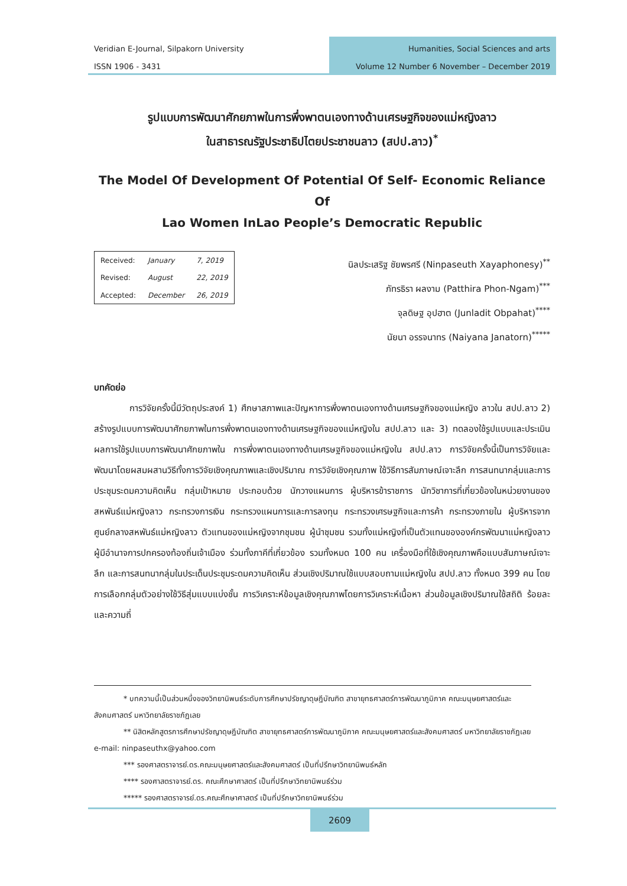Veridian E-Journal, Silpakorn University
ISSN 1906 - 3431
Humanities, Social Sciences and arts
Volume 12 Number 6 November – December 2019
รูปแบบการพัฒนาศักยภาพในการพึ่งพาตนเองทางด้านเศรษฐกิจของแม่หญิงลาว
ในสาธารณรัฐประชาธิปไตยประชาชนลาว (สปป.ลาว)<sup>*</sup>
The Model Of Development Of Potential Of Self- Economic Reliance Of
Lao Women InLao People’s Democratic Republic
| Received: | January | 7, 2019 |
| Revised: | August | 22, 2019 |
| Accepted: | December | 26, 2019 |
นิลประเสริฐ ชัยพรศรี (Ninpaseuth Xayaphonesy)<sup>**</sup>
ภัทรธิรา ผลงาม (Patthira Phon-Ngam)<sup>***</sup>
จุลดิษฐ อุปฮาต (Junladit Obpahat)<sup>****</sup>
นัยนา อรรจนาทร (Naiyana Janatorn)<sup>*****</sup>
บทคัดย่อ
    การวิจัยครั้งนี้มีวัตถุประสงค์ 1) ศึกษาสภาพและปัญหาการพึ่งพาตนเองทางด้านเศรษฐกิจของแม่หญิง ลาวใน สปป.ลาว 2) สร้างรูปแบบการพัฒนาศักยภาพในการพึ่งพาตนเองทางด้านเศรษฐกิจของแม่หญิงใน สปป.ลาว และ 3) ทดลองใช้รูปแบบและประเมินผลการใช้รูปแบบการพัฒนาศักยภาพใน การพึ่งพาตนเองทางด้านเศรษฐกิจของแม่หญิงใน สปป.ลาว การวิจัยครั้งนี้เป็นการวิจัยและพัฒนาโดยผสมผสานวิธีทั้งการวิจัยเชิงคุณภาพและเชิงปริมาณ การวิจัยเชิงคุณภาพ ใช้วิธีการสัมภาษณ์เจาะลึก การสนทนากลุ่มและการประชุมระดมความคิดเห็น กลุ่มเป้าหมาย ประกอบด้วย นักวางแผนการ ผู้บริหารข้าราชการ นักวิชาการที่เกี่ยวข้องในหน่วยงานของสหพันธ์แม่หญิงลาว กระทรวงการเงิน กระทรวงแผนการและการลงทุน กระทรวงเศรษฐกิจและการค้า กระทรวงภายใน ผู้บริหารจากศูนย์กลางสหพันธ์แม่หญิงลาว ตัวแทนของแม่หญิงจากชุมชน ผู้นำชุมชน รวมทั้งแม่หญิงที่เป็นตัวแทนขององค์กรพัฒนาแม่หญิงลาว ผู้มีอำนาจการปกครองท้องถิ่นเจ้าเมือง ร่วมทั้งภาคีที่เกี่ยวข้อง รวมทั้งหมด 100 คน เครื่องมือที่ใช้เชิงคุณภาพคือแบบสัมภาษณ์เจาะลึก และการสนทนากลุ่มในประเด็นประชุมระดมความคิดเห็น ส่วนเชิงปริมาณใช้แบบสอบถามแม่หญิงใน สปป.ลาว ทั้งหมด 399 คน โดยการเลือกกลุ่มตัวอย่างใช้วิธีสุ่มแบบแบ่งชั้น การวิเคราะห์ข้อมูลเชิงคุณภาพโดยการวิเคราะห์เนื้อหา ส่วนข้อมูลเชิงปริมาณใช้สถิติ ร้อยละ และความถี่
    * บทความนี้เป็นส่วนหนึ่งของวิทยานิพนธ์ระดับการศึกษาปรัชญาดุษฎีบัณฑิต สาขายุทธศาสตร์การพัฒนาภูมิภาค คณะมนุษยศาสตร์และสังคมศาสตร์ มหาวิทยาลัยราชภัฏเลย
    ** นิสิตหลักสูตรการศึกษาปรัชญาดุษฎีบัณฑิต สาขายุทธศาสตร์การพัฒนาภูมิภาค คณะมนุษยศาสตร์และสังคมศาสตร์ มหาวิทยาลัยราชภัฏเลย e-mail: ninpaseuthx@yahoo.com
    *** รองศาสตราจารย์.ดร.คณะมนุษยศาสตร์และสังคมศาสตร์ เป็นที่ปรึกษาวิทยานิพนธ์หลัก
    **** รองศาสตราจารย์.ดร. คณะศึกษาศาสตร์ เป็นที่ปรึกษาวิทยานิพนธ์ร่วม
    ***** รองศาสตราจารย์.ดร.คณะศึกษาศาสตร์ เป็นที่ปรึกษาวิทยานิพนธ์ร่วม
2609